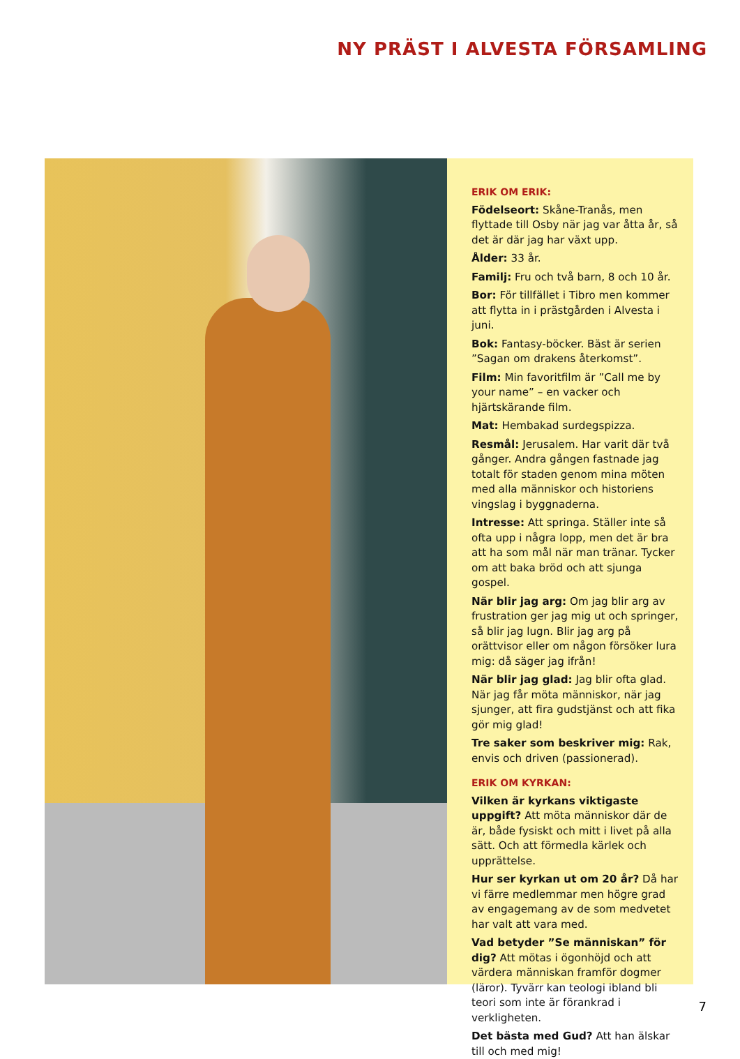NY PRÄST I ALVESTA FÖRSAMLING
ERIK OM ERIK:
Födelseort: Skåne-Tranås, men flyttade till Osby när jag var åtta år, så det är där jag har växt upp.
Ålder: 33 år.
Familj: Fru och två barn, 8 och 10 år.
Bor: För tillfället i Tibro men kommer att flytta in i prästgården i Alvesta i juni.
Bok: Fantasy-böcker. Bäst är serien ”Sagan om drakens återkomst”.
Film: Min favoritfilm är ”Call me by your name” – en vacker och hjärtskärande film.
Mat: Hembakad surdegspizza.
Resmål: Jerusalem. Har varit där två gånger. Andra gången fastnade jag totalt för staden genom mina möten med alla människor och historiens vingslag i byggnaderna.
Intresse: Att springa. Ställer inte så ofta upp i några lopp, men det är bra att ha som mål när man tränar. Tycker om att baka bröd och att sjunga gospel.
När blir jag arg: Om jag blir arg av frustration ger jag mig ut och springer, så blir jag lugn. Blir jag arg på orättvisor eller om någon försöker lura mig: då säger jag ifrån!
När blir jag glad: Jag blir ofta glad. När jag får möta människor, när jag sjunger, att fira gudstjänst och att fika gör mig glad!
Tre saker som beskriver mig: Rak, envis och driven (passionerad).
ERIK OM KYRKAN:
Vilken är kyrkans viktigaste uppgift? Att möta människor där de är, både fysiskt och mitt i livet på alla sätt. Och att förmedla kärlek och upprättelse.
Hur ser kyrkan ut om 20 år? Då har vi färre medlemmar men högre grad av engagemang av de som medvetet har valt att vara med.
Vad betyder ”Se människan” för dig? Att mötas i ögonhöjd och att värdera människan framför dogmer (läror). Tyvärr kan teologi ibland bli teori som inte är förankrad i verkligheten.
Det bästa med Gud? Att han älskar till och med mig!
7